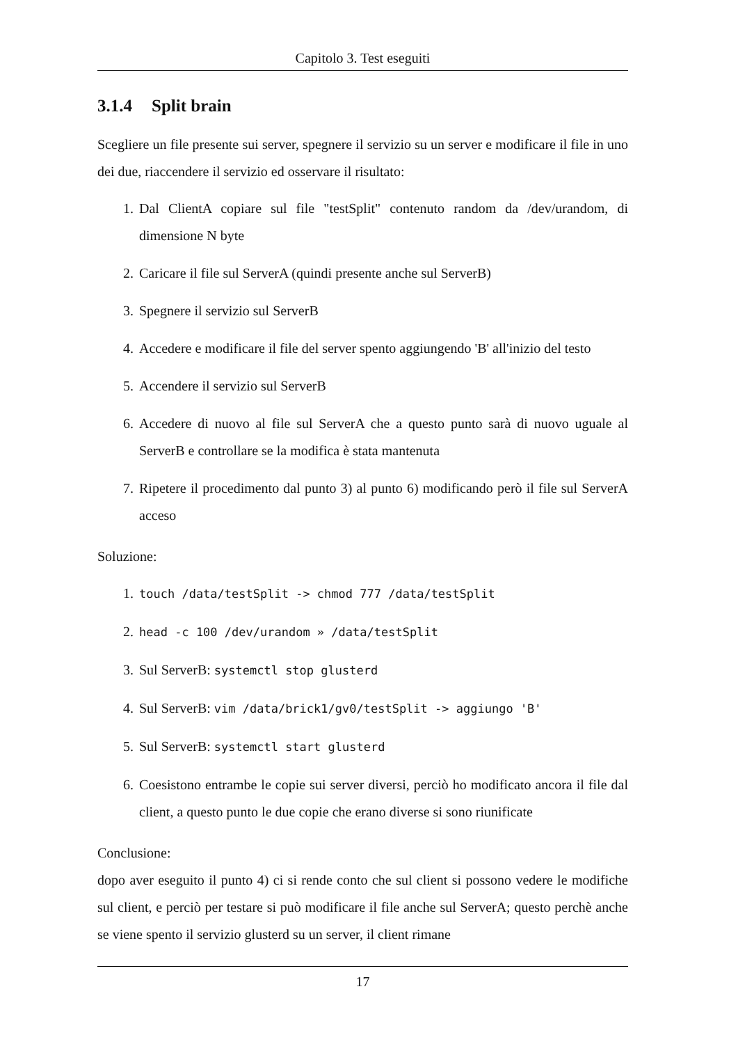Capitolo 3. Test eseguiti
3.1.4 Split brain
Scegliere un file presente sui server, spegnere il servizio su un server e modificare il file in uno dei due, riaccendere il servizio ed osservare il risultato:
1. Dal ClientA copiare sul file "testSplit" contenuto random da /dev/urandom, di dimensione N byte
2. Caricare il file sul ServerA (quindi presente anche sul ServerB)
3. Spegnere il servizio sul ServerB
4. Accedere e modificare il file del server spento aggiungendo 'B' all'inizio del testo
5. Accendere il servizio sul ServerB
6. Accedere di nuovo al file sul ServerA che a questo punto sarà di nuovo uguale al ServerB e controllare se la modifica è stata mantenuta
7. Ripetere il procedimento dal punto 3) al punto 6) modificando però il file sul ServerA acceso
Soluzione:
1. touch /data/testSplit -> chmod 777 /data/testSplit
2. head -c 100 /dev/urandom » /data/testSplit
3. Sul ServerB: systemctl stop glusterd
4. Sul ServerB: vim /data/brick1/gv0/testSplit -> aggiungo 'B'
5. Sul ServerB: systemctl start glusterd
6. Coesistono entrambe le copie sui server diversi, perciò ho modificato ancora il file dal client, a questo punto le due copie che erano diverse si sono riunificate
Conclusione:
dopo aver eseguito il punto 4) ci si rende conto che sul client si possono vedere le modifiche sul client, e perciò per testare si può modificare il file anche sul ServerA; questo perchè anche se viene spento il servizio glusterd su un server, il client rimane
17